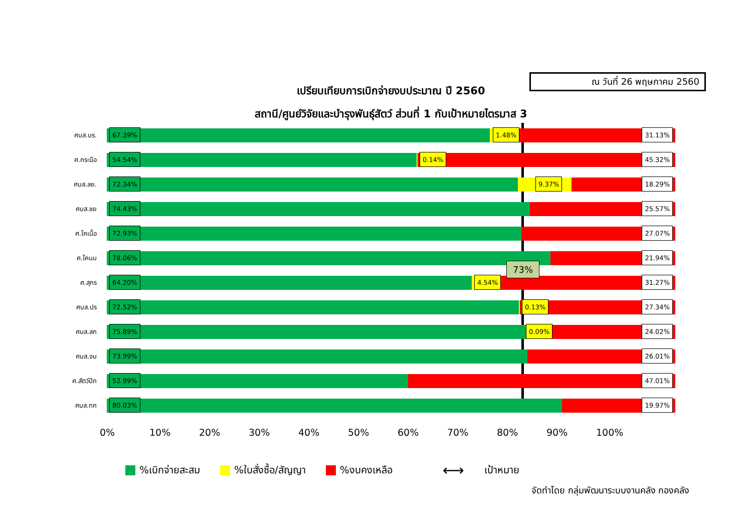เปรียบเทียบการเบิกจ่ายงบประมาณ ปี 2560
สถานี/ศูนย์วิจัยและบำรุงพันธุ์สัตว์ ส่วนที่ 1 กับเป้าหมายไตรมาส 3
ณ วันที่ 26 พฤษภาคม 2560
ศบส.บร.
67.39% 1.48% 31.13%
ศ.กระบือ
54.54% 0.14% 45.32%
ศบส.ลย.
72.34% 9.37% 18.29%
ศบส.ชย
74.43% 25.57%
ศ.โคเนื้อ
72.93% 27.07%
ศ.โคนม
78.06% 21.94%
ศ.สุกร
64.20% 4.54% 31.27%
ศบส.ปร
72.52% 0.13% 27.34%
ศบส.สก
75.89% 0.09% 24.02%
ศบส.จบ
73.99% 26.01%
ศ.สัตว์ปีก
52.99% 47.01%
ศบส.ทก
80.03% 19.97%
0% 10% 20% 30% 40% 50% 60% 70% 80% 90% 100%
73%
%เบิกจ่ายสะสม %ใบสั่งซื้อ/สัญญา %งบคงเหลือ ⟷ เป้าหมาย
จัดทำโดย กลุ่มพัฒนาระบบงานคลัง กองคลัง